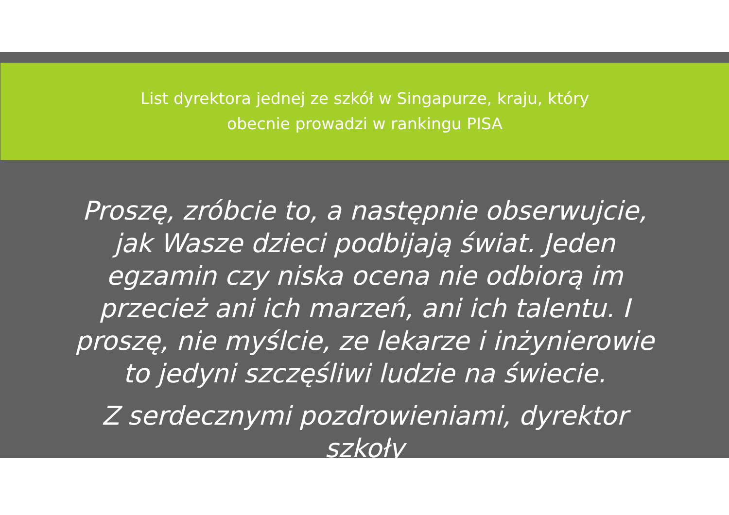List dyrektora jednej ze szkół w Singapurze, kraju, który
obecnie prowadzi w rankingu PISA
Proszę, zróbcie to, a następnie obserwujcie, jak Wasze dzieci podbijają świat. Jeden egzamin czy niska ocena nie odbiorą im przecież ani ich marzeń, ani ich talentu. I proszę, nie myślcie, ze lekarze i inżynierowie to jedyni szczęśliwi ludzie na świecie.
Z serdecznymi pozdrowieniami, dyrektor szkoły